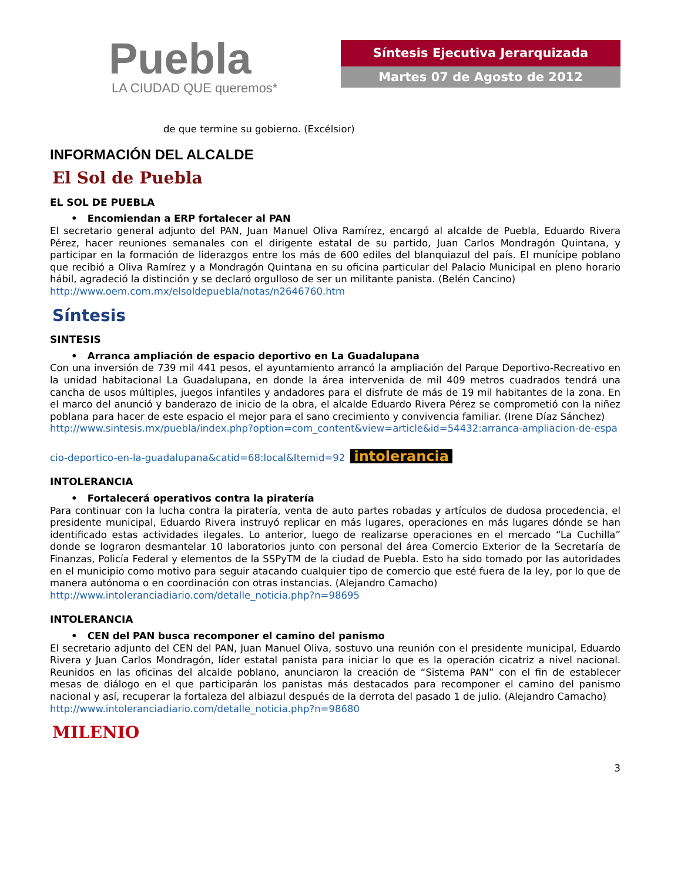Puebla
LA CIUDAD QUE queremos*
Síntesis Ejecutiva Jerarquizada
Martes 07 de Agosto de 2012
de que termine su gobierno. (Excélsior)
INFORMACIÓN DEL ALCALDE
El Sol de Puebla
EL SOL DE PUEBLA
• Encomiendan a ERP fortalecer al PAN
El secretario general adjunto del PAN, Juan Manuel Oliva Ramírez, encargó al alcalde de Puebla, Eduardo Rivera Pérez, hacer reuniones semanales con el dirigente estatal de su partido, Juan Carlos Mondragón Quintana, y participar en la formación de liderazgos entre los más de 600 ediles del blanquiazul del país. El munícipe poblano que recibió a Oliva Ramírez y a Mondragón Quintana en su oficina particular del Palacio Municipal en pleno horario hábil, agradeció la distinción y se declaró orgulloso de ser un militante panista. (Belén Cancino)
http://www.oem.com.mx/elsoldepuebla/notas/n2646760.htm
Síntesis
SINTESIS
• Arranca ampliación de espacio deportivo en La Guadalupana
Con una inversión de 739 mil 441 pesos, el ayuntamiento arrancó la ampliación del Parque Deportivo-Recreativo en la unidad habitacional La Guadalupana, en donde la área intervenida de mil 409 metros cuadrados tendrá una cancha de usos múltiples, juegos infantiles y andadores para el disfrute de más de 19 mil habitantes de la zona. En el marco del anunció y banderazo de inicio de la obra, el alcalde Eduardo Rivera Pérez se comprometió con la niñez poblana para hacer de este espacio el mejor para el sano crecimiento y convivencia familiar. (Irene Díaz Sánchez)
http://www.sintesis.mx/puebla/index.php?option=com_content&view=article&id=54432:arranca-ampliacion-de-espacio-deportico-en-la-guadalupana&catid=68:local&Itemid=92
intolerancia
INTOLERANCIA
• Fortalecerá operativos contra la piratería
Para continuar con la lucha contra la piratería, venta de auto partes robadas y artículos de dudosa procedencia, el presidente municipal, Eduardo Rivera instruyó replicar en más lugares, operaciones en más lugares dónde se han identificado estas actividades ilegales. Lo anterior, luego de realizarse operaciones en el mercado “La Cuchilla” donde se lograron desmantelar 10 laboratorios junto con personal del área Comercio Exterior de la Secretaría de Finanzas, Policía Federal y elementos de la SSPyTM de la ciudad de Puebla. Esto ha sido tomado por las autoridades en el municipio como motivo para seguir atacando cualquier tipo de comercio que esté fuera de la ley, por lo que de manera autónoma o en coordinación con otras instancias. (Alejandro Camacho)
http://www.intoleranciadiario.com/detalle_noticia.php?n=98695
INTOLERANCIA
• CEN del PAN busca recomponer el camino del panismo
El secretario adjunto del CEN del PAN, Juan Manuel Oliva, sostuvo una reunión con el presidente municipal, Eduardo Rivera y Juan Carlos Mondragón, líder estatal panista para iniciar lo que es la operación cicatriz a nivel nacional. Reunidos en las oficinas del alcalde poblano, anunciaron la creación de “Sistema PAN” con el fin de establecer mesas de diálogo en el que participarán los panistas más destacados para recomponer el camino del panismo nacional y así, recuperar la fortaleza del albiazul después de la derrota del pasado 1 de julio. (Alejandro Camacho)
http://www.intoleranciadiario.com/detalle_noticia.php?n=98680
MILENIO
3